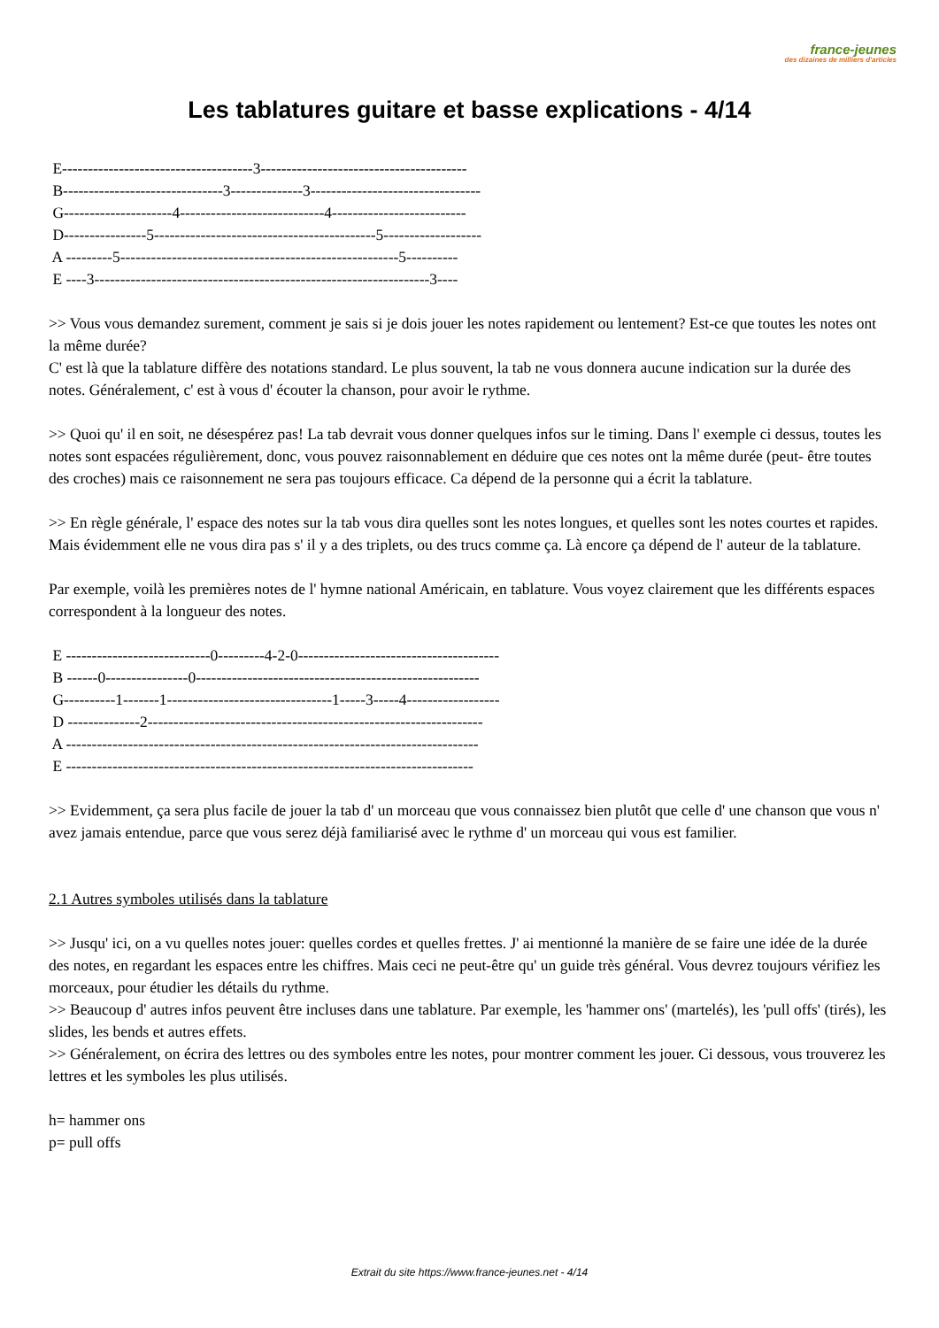france-jeunes
des dizaines de milliers d'articles
Les tablatures guitare et basse explications - 4/14
E-------------------------------------3---------------------------------------- B-------------------------------3--------------3--------------------------------- G---------------------4----------------------------4-------------------------- D----------------5-------------------------------------------5------------------- A ---------5------------------------------------------------------5---------- E ----3-----------------------------------------------------------------3----
>> Vous vous demandez surement, comment je sais si je dois jouer les notes rapidement ou lentement? Est-ce que toutes les notes ont la même durée?
C' est là que la tablature diffère des notations standard. Le plus souvent, la tab ne vous donnera aucune indication sur la durée des notes. Généralement, c' est à vous d' écouter la chanson, pour avoir le rythme.
>> Quoi qu' il en soit, ne désespérez pas! La tab devrait vous donner quelques infos sur le timing. Dans l' exemple ci dessus, toutes les notes sont espacées régulièrement, donc, vous pouvez raisonnablement en déduire que ces notes ont la même durée (peut- être toutes des croches) mais ce raisonnement ne sera pas toujours efficace. Ca dépend de la personne qui a écrit la tablature.
>> En règle générale, l' espace des notes sur la tab vous dira quelles sont les notes longues, et quelles sont les notes courtes et rapides. Mais évidemment elle ne vous dira pas s' il y a des triplets, ou des trucs comme ça. Là encore ça dépend de l' auteur de la tablature.
Par exemple, voilà les premières notes de l' hymne national Américain, en tablature. Vous voyez clairement que les différents espaces correspondent à la longueur des notes.
E ----------------------------0---------4-2-0--------------------------------------- B ------0----------------0------------------------------------------------------- G----------1-------1--------------------------------1-----3-----4------------------ D --------------2----------------------------------------------------------------- A -------------------------------------------------------------------------------- E -------------------------------------------------------------------------------
>> Evidemment, ça sera plus facile de jouer la tab d' un morceau que vous connaissez bien plutôt que celle d' une chanson que vous n' avez jamais entendue, parce que vous serez déjà familiarisé avec le rythme d' un morceau qui vous est familier.
2.1 Autres symboles utilisés dans la tablature
>> Jusqu' ici, on a vu quelles notes jouer: quelles cordes et quelles frettes. J' ai mentionné la manière de se faire une idée de la durée des notes, en regardant les espaces entre les chiffres. Mais ceci ne peut-être qu' un guide très général. Vous devrez toujours vérifiez les morceaux, pour étudier les détails du rythme.
>> Beaucoup d' autres infos peuvent être incluses dans une tablature. Par exemple, les 'hammer ons' (martelés), les 'pull offs' (tirés), les slides, les bends et autres effets.
>> Généralement, on écrira des lettres ou des symboles entre les notes, pour montrer comment les jouer. Ci dessous, vous trouverez les lettres et les symboles les plus utilisés.
h= hammer ons
p= pull offs
Extrait du site https://www.france-jeunes.net - 4/14